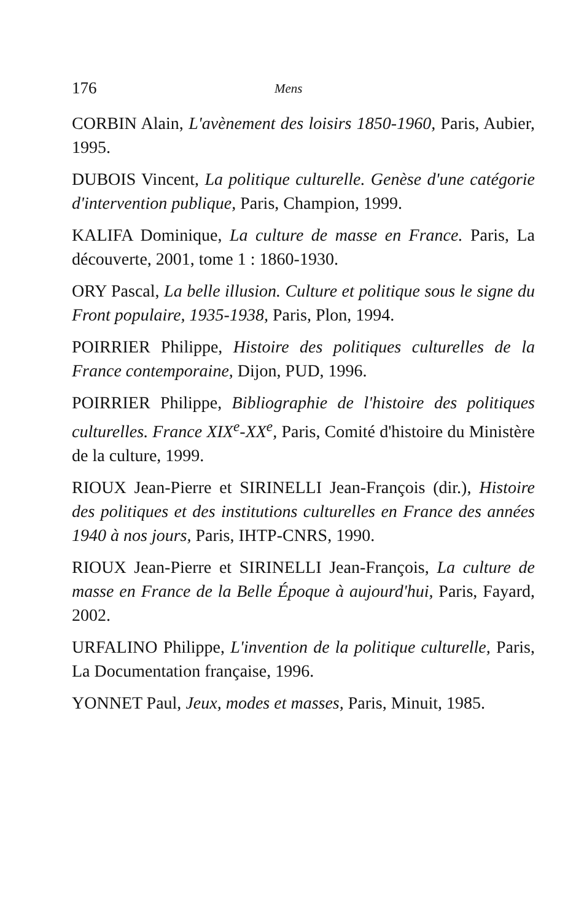176 Mens
CORBIN Alain, L'avènement des loisirs 1850-1960, Paris, Aubier, 1995.
DUBOIS Vincent, La politique culturelle. Genèse d'une catégorie d'intervention publique, Paris, Champion, 1999.
KALIFA Dominique, La culture de masse en France. Paris, La découverte, 2001, tome 1 : 1860-1930.
ORY Pascal, La belle illusion. Culture et politique sous le signe du Front populaire, 1935-1938, Paris, Plon, 1994.
POIRRIER Philippe, Histoire des politiques culturelles de la France contemporaine, Dijon, PUD, 1996.
POIRRIER Philippe, Bibliographie de l'histoire des politiques culturelles. France XIX<sup>e</sup>-XX<sup>e</sup>, Paris, Comité d'histoire du Ministère de la culture, 1999.
RIOUX Jean-Pierre et SIRINELLI Jean-François (dir.), Histoire des politiques et des institutions culturelles en France des années 1940 à nos jours, Paris, IHTP-CNRS, 1990.
RIOUX Jean-Pierre et SIRINELLI Jean-François, La culture de masse en France de la Belle Époque à aujourd'hui, Paris, Fayard, 2002.
URFALINO Philippe, L'invention de la politique culturelle, Paris, La Documentation française, 1996.
YONNET Paul, Jeux, modes et masses, Paris, Minuit, 1985.